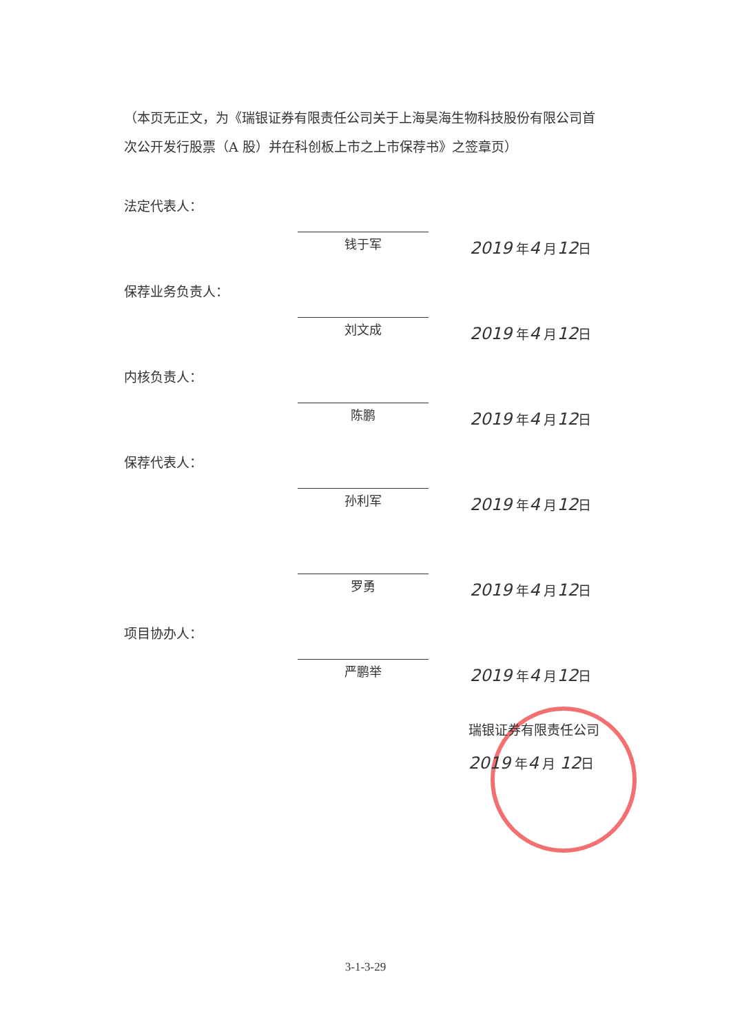（本页无正文，为《瑞银证券有限责任公司关于上海昊海生物科技股份有限公司首次公开发行股票（A 股）并在科创板上市之上市保荐书》之签章页）
法定代表人：
钱于军
2019 年4 月12日
保荐业务负责人：
刘文成
2019 年4 月12日
内核负责人：
陈鹏
2019 年4 月12日
保荐代表人：
孙利军
2019 年4 月12日
罗勇
2019 年4 月12日
项目协办人：
严鹏举
2019 年4 月12日
瑞银证券有限责任公司
2019 年4 月 12日
3-1-3-29